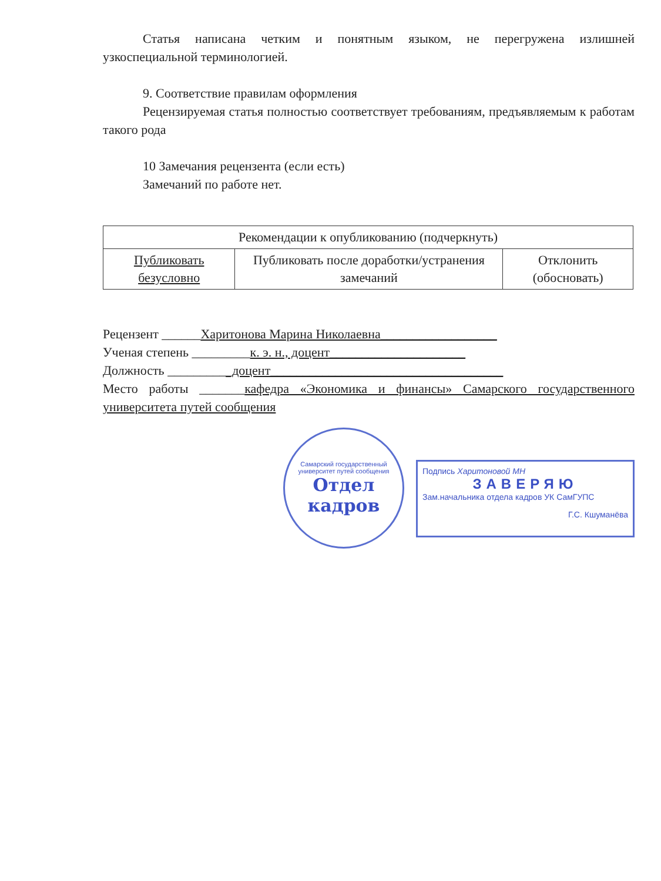Статья написана четким и понятным языком, не перегружена излишней узкоспециальной терминологией.
9. Соответствие правилам оформления
Рецензируемая статья полностью соответствует требованиям, предъявляемым к работам такого рода
10 Замечания рецензента (если есть)
Замечаний по работе нет.
| Рекомендации к опубликованию (подчеркнуть) | | |
| Публиковать безусловно | Публиковать после доработки/устранения замечаний | Отклонить (обосновать) |
Рецензент ______Харитонова Марина Николаевна__________________
Ученая степень _________к. э. н., доцент_____________________
Должность __________доцент____________________________________
Место работы _______кафедра «Экономика и финансы» Самарского государственного университета путей сообщения
Самарский государственный университет путей сообщения
Отдел кадров
Подпись Харитоновой МН
ЗАВЕРЯЮ
Зам.начальника отдела кадров УК СамГУПС
Г.С. Кшуманёва